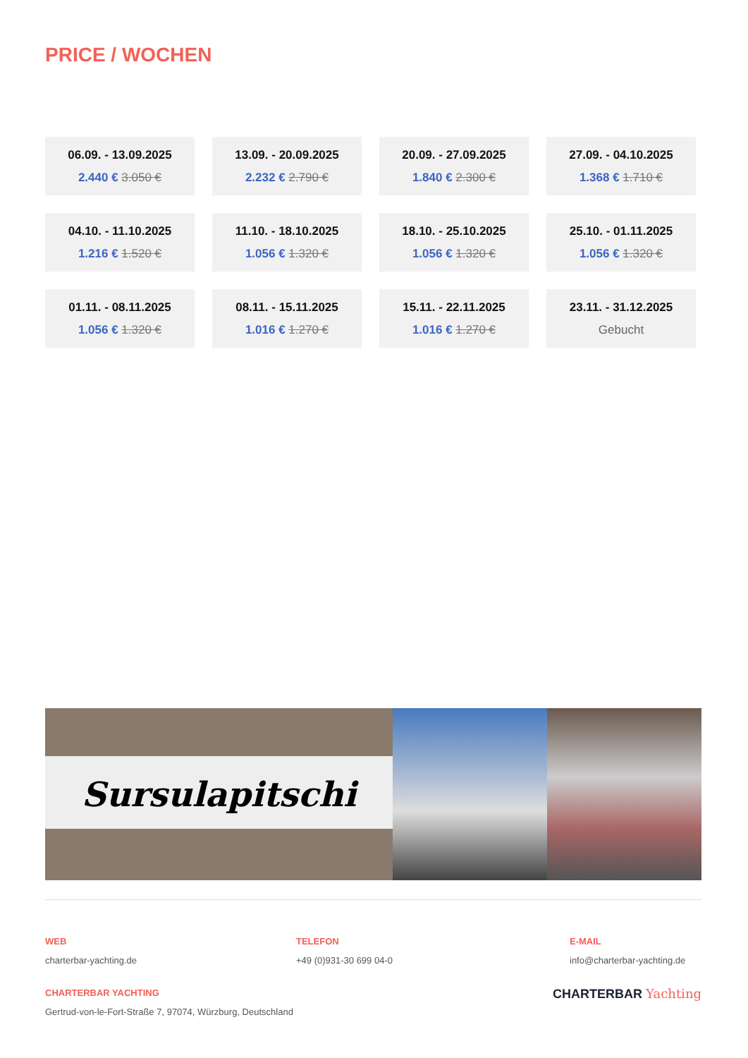PRICE / WOCHEN
06.09. - 13.09.2025
2.440 € 3.050 €
13.09. - 20.09.2025
2.232 € 2.790 €
20.09. - 27.09.2025
1.840 € 2.300 €
27.09. - 04.10.2025
1.368 € 1.710 €
04.10. - 11.10.2025
1.216 € 1.520 €
11.10. - 18.10.2025
1.056 € 1.320 €
18.10. - 25.10.2025
1.056 € 1.320 €
25.10. - 01.11.2025
1.056 € 1.320 €
01.11. - 08.11.2025
1.056 € 1.320 €
08.11. - 15.11.2025
1.016 € 1.270 €
15.11. - 22.11.2025
1.016 € 1.270 €
23.11. - 31.12.2025
Gebucht
Sursulapitschi
WEB
charterbar-yachting.de
TELEFON
+49 (0)931-30 699 04-0
E-MAIL
info@charterbar-yachting.de
CHARTERBAR YACHTING
Gertrud-von-le-Fort-Straße 7, 97074, Würzburg, Deutschland
CHARTERBAR Yachting